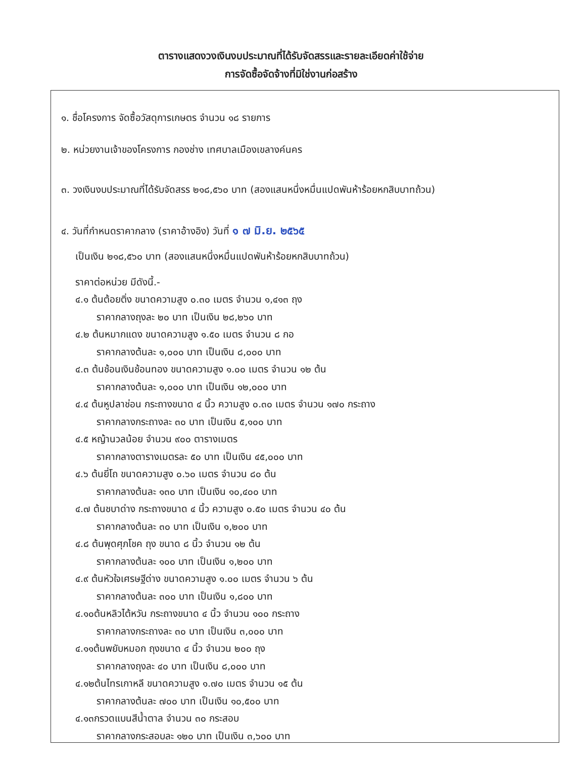ตารางแสดงวงเงินงบประมาณที่ได้รับจัดสรรและรายละเอียดค่าใช้จ่าย
การจัดซื้อจัดจ้างที่มิใช่งานก่อสร้าง
๑. ชื่อโครงการ จัดซื้อวัสดุการเกษตร จำนวน ๑๘ รายการ
๒. หน่วยงานเจ้าของโครงการ กองช่าง เทศบาลเมืองเขลางค์นคร
๓. วงเงินงบประมาณที่ได้รับจัดสรร ๒๑๘,๕๖๐ บาท (สองแสนหนึ่งหมื่นแปดพันห้าร้อยหกสิบบาทถ้วน)
๔. วันที่กำหนดราคากลาง (ราคาอ้างอิง) วันที่ ๑ ๗ มิ.ย. ๒๕๖๕
เป็นเงิน ๒๑๘,๕๖๐ บาท (สองแสนหนึ่งหมื่นแปดพันห้าร้อยหกสิบบาทถ้วน)
ราคาต่อหน่วย มีดังนี้.-
๔.๑ ต้นต้อยติ่ง ขนาดความสูง ๐.๓๐ เมตร จำนวน ๑,๔๑๓ ถุง
ราคากลางถุงละ ๒๐ บาท เป็นเงิน ๒๘,๒๖๐ บาท
๔.๒ ต้นหมากแดง ขนาดความสูง ๑.๕๐ เมตร จำนวน ๘ กอ
ราคากลางต้นละ ๑,๐๐๐ บาท เป็นเงิน ๘,๐๐๐ บาท
๔.๓ ต้นช้อนเงินช้อนทอง ขนาดความสูง ๑.๐๐ เมตร จำนวน ๑๒ ต้น
ราคากลางต้นละ ๑,๐๐๐ บาท เป็นเงิน ๑๒,๐๐๐ บาท
๔.๔ ต้นหูปลาช่อน กระถางขนาด ๔ นิ้ว ความสูง ๐.๓๐ เมตร จำนวน ๑๗๐ กระถาง
ราคากลางกระถางละ ๓๐ บาท เป็นเงิน ๕,๑๐๐ บาท
๔.๕ หญ้านวลน้อย จำนวน ๙๐๐ ตารางเมตร
ราคากลางตารางเมตรละ ๕๐ บาท เป็นเงิน ๔๕,๐๐๐ บาท
๔.๖ ต้นยี่โถ ขนาดความสูง ๐.๖๐ เมตร จำนวน ๘๐ ต้น
ราคากลางต้นละ ๑๓๐ บาท เป็นเงิน ๑๐,๔๐๐ บาท
๔.๗ ต้นชบาด่าง กระถางขนาด ๔ นิ้ว ความสูง ๐.๕๐ เมตร จำนวน ๔๐ ต้น
ราคากลางต้นละ ๓๐ บาท เป็นเงิน ๑,๒๐๐ บาท
๔.๘ ต้นพุดศุภโชค ถุง ขนาด ๘ นิ้ว จำนวน ๑๒ ต้น
ราคากลางต้นละ ๑๐๐ บาท เป็นเงิน ๑,๒๐๐ บาท
๔.๙ ต้นหัวใจเศรษฐีด่าง ขนาดความสูง ๑.๐๐ เมตร จำนวน ๖ ต้น
ราคากลางต้นละ ๓๐๐ บาท เป็นเงิน ๑,๘๐๐ บาท
๔.๑๐ต้นหลิวไต้หวัน กระถางขนาด ๔ นิ้ว จำนวน ๑๐๐ กระถาง
ราคากลางกระถางละ ๓๐ บาท เป็นเงิน ๓,๐๐๐ บาท
๔.๑๑ต้นพยับหมอก ถุงขนาด ๔ นิ้ว จำนวน ๒๐๐ ถุง
ราคากลางถุงละ ๔๐ บาท เป็นเงิน ๘,๐๐๐ บาท
๔.๑๒ต้นไทรเกาหลี ขนาดความสูง ๑.๗๐ เมตร จำนวน ๑๕ ต้น
ราคากลางต้นละ ๗๐๐ บาท เป็นเงิน ๑๐,๕๐๐ บาท
๔.๑๓กรวดแบนสีน้ำตาล จำนวน ๓๐ กระสอบ
ราคากลางกระสอบละ ๑๒๐ บาท เป็นเงิน ๓,๖๐๐ บาท